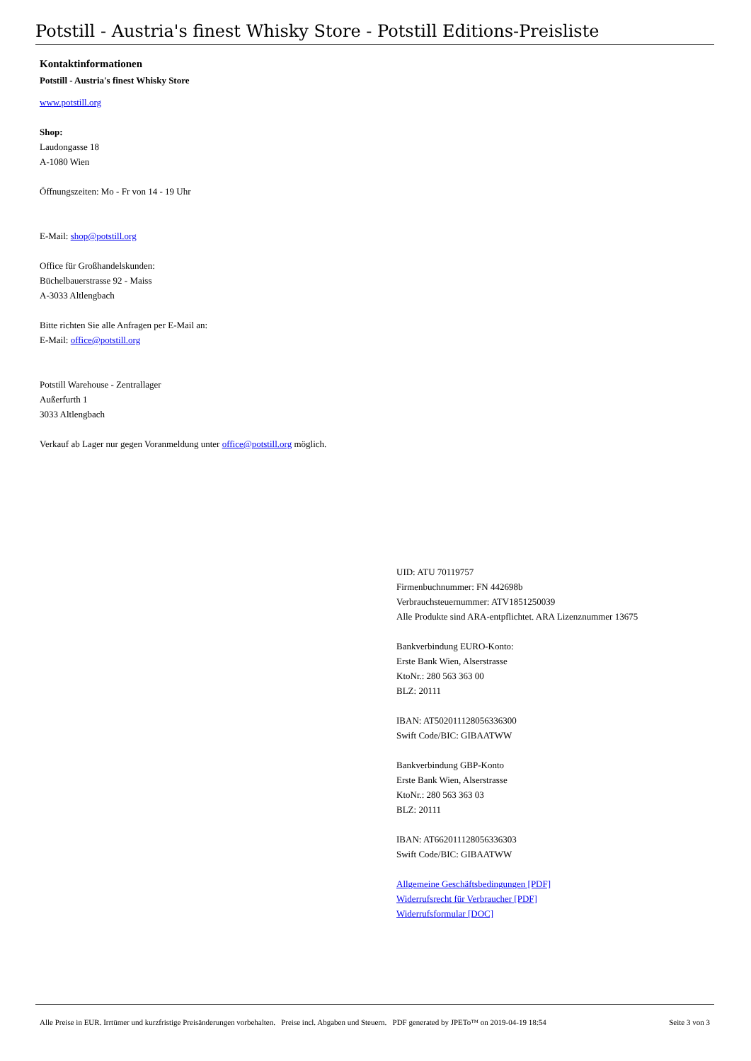Potstill - Austria's finest Whisky Store - Potstill Editions-Preisliste
Kontaktinformationen
Potstill - Austria's finest Whisky Store
www.potstill.org
Shop:
Laudongasse 18
A-1080 Wien
Öffnungszeiten: Mo - Fr von 14 - 19 Uhr
E-Mail: shop@potstill.org
Office für Großhandelskunden:
Büchelbauerstrasse 92 - Maiss
A-3033 Altlengbach
Bitte richten Sie alle Anfragen per E-Mail an:
E-Mail: office@potstill.org
Potstill Warehouse - Zentrallager
Außerfurth 1
3033 Altlengbach
Verkauf ab Lager nur gegen Voranmeldung unter office@potstill.org möglich.
UID: ATU 70119757
Firmenbuchnummer: FN 442698b
Verbrauchsteuernummer: ATV1851250039
Alle Produkte sind ARA-entpflichtet. ARA Lizenznummer 13675
Bankverbindung EURO-Konto:
Erste Bank Wien, Alserstrasse
KtoNr.: 280 563 363 00
BLZ: 20111
IBAN: AT502011128056336300
Swift Code/BIC: GIBAATWW
Bankverbindung GBP-Konto
Erste Bank Wien, Alserstrasse
KtoNr.: 280 563 363 03
BLZ: 20111
IBAN: AT662011128056336303
Swift Code/BIC: GIBAATWW
Allgemeine Geschäftsbedingungen [PDF]
Widerrufsrecht für Verbraucher [PDF]
Widerrufsformular [DOC]
Alle Preise in EUR. Irrtümer und kurzfristige Preisänderungen vorbehalten. Preise incl. Abgaben und Steuern. PDF generated by JPETo™ on 2019-04-19 18:54 Seite 3 von 3